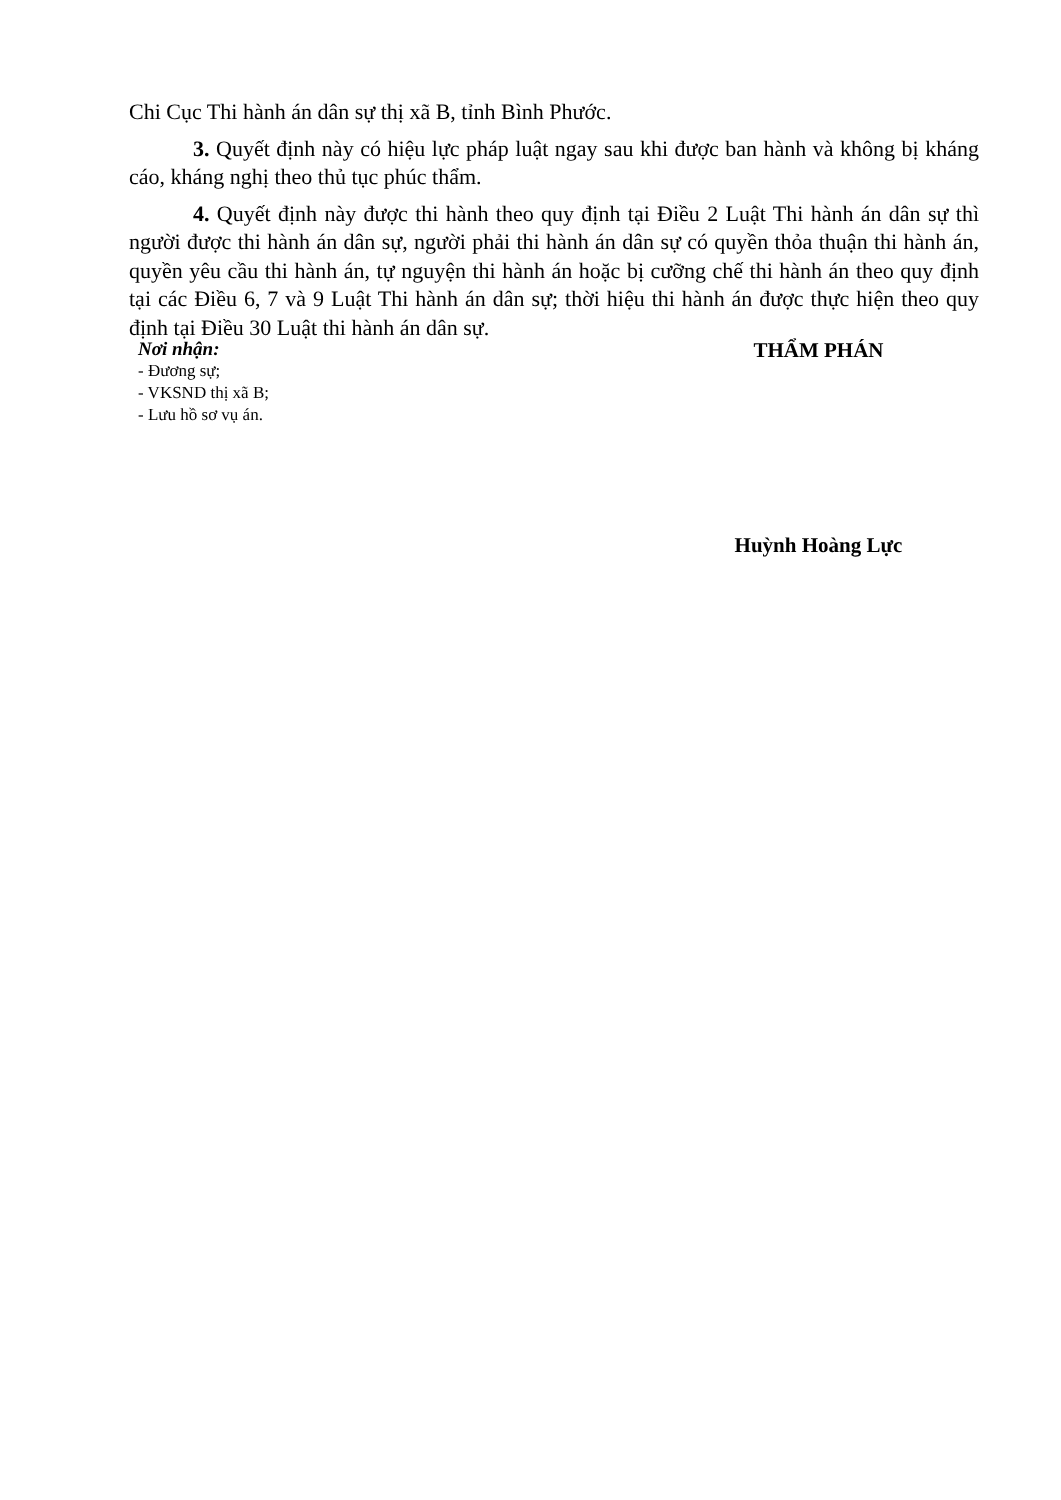Chi Cục Thi hành án dân sự thị xã B, tỉnh Bình Phước.
3. Quyết định này có hiệu lực pháp luật ngay sau khi được ban hành và không bị kháng cáo, kháng nghị theo thủ tục phúc thẩm.
4. Quyết định này được thi hành theo quy định tại Điều 2 Luật Thi hành án dân sự thì người được thi hành án dân sự, người phải thi hành án dân sự có quyền thỏa thuận thi hành án, quyền yêu cầu thi hành án, tự nguyện thi hành án hoặc bị cưỡng chế thi hành án theo quy định tại các Điều 6, 7 và 9 Luật Thi hành án dân sự; thời hiệu thi hành án được thực hiện theo quy định tại Điều 30 Luật thi hành án dân sự.
Nơi nhận:
- Đương sự;
- VKSND thị xã B;
- Lưu hồ sơ vụ án.
THẨM PHÁN
Huỳnh Hoàng Lực